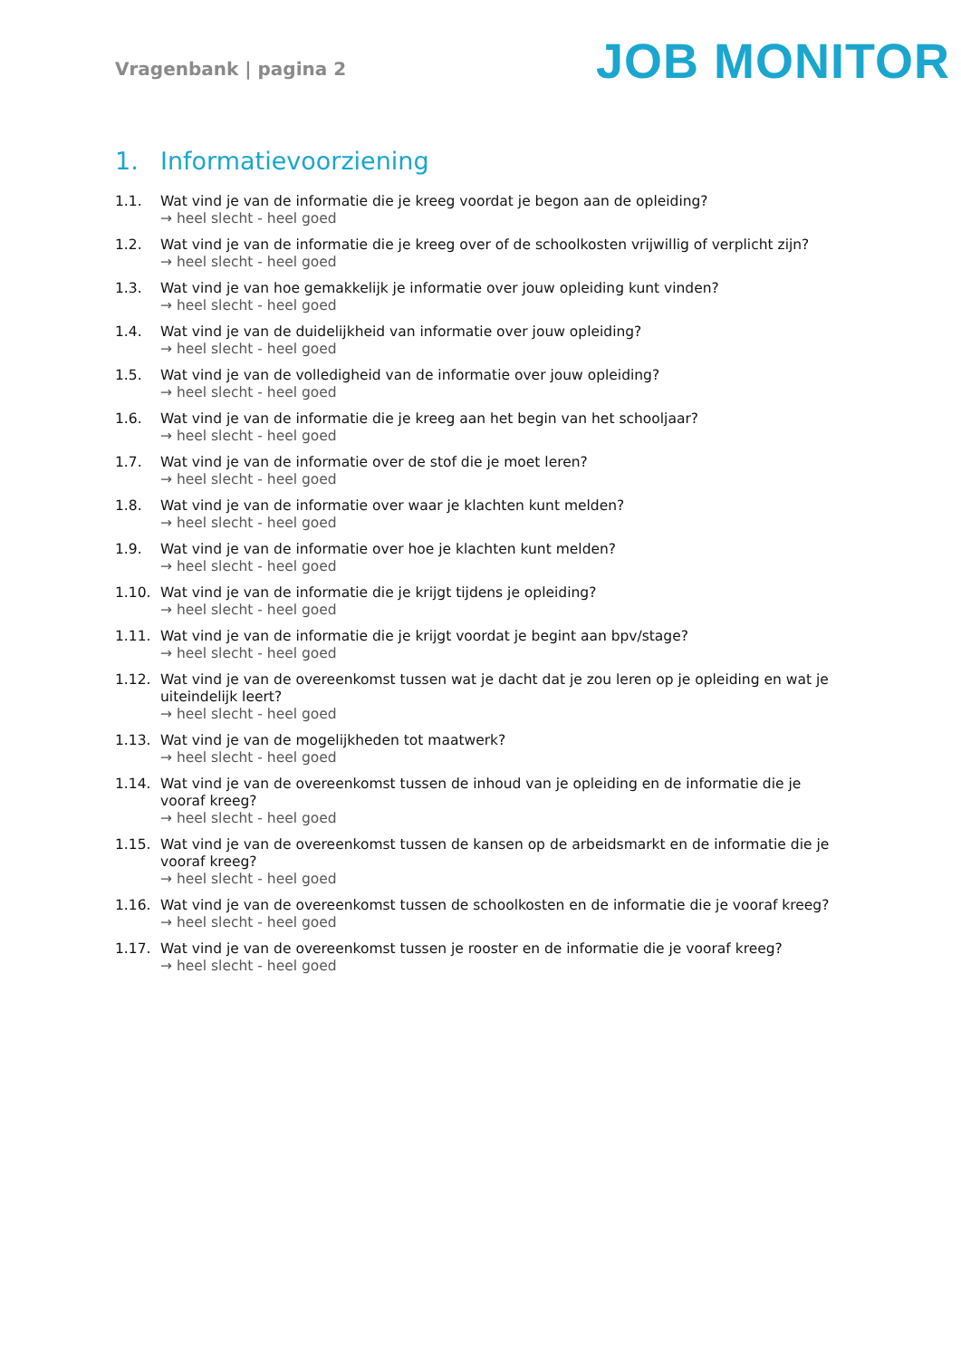Vragenbank | pagina 2
JOB MONITOR
1. Informatievoorziening
1.1. Wat vind je van de informatie die je kreeg voordat je begon aan de opleiding?
→ heel slecht - heel goed
1.2. Wat vind je van de informatie die je kreeg over of de schoolkosten vrijwillig of verplicht zijn?
→ heel slecht - heel goed
1.3. Wat vind je van hoe gemakkelijk je informatie over jouw opleiding kunt vinden?
→ heel slecht - heel goed
1.4. Wat vind je van de duidelijkheid van informatie over jouw opleiding?
→ heel slecht - heel goed
1.5. Wat vind je van de volledigheid van de informatie over jouw opleiding?
→ heel slecht - heel goed
1.6. Wat vind je van de informatie die je kreeg aan het begin van het schooljaar?
→ heel slecht - heel goed
1.7. Wat vind je van de informatie over de stof die je moet leren?
→ heel slecht - heel goed
1.8. Wat vind je van de informatie over waar je klachten kunt melden?
→ heel slecht - heel goed
1.9. Wat vind je van de informatie over hoe je klachten kunt melden?
→ heel slecht - heel goed
1.10. Wat vind je van de informatie die je krijgt tijdens je opleiding?
→ heel slecht - heel goed
1.11. Wat vind je van de informatie die je krijgt voordat je begint aan bpv/stage?
→ heel slecht - heel goed
1.12. Wat vind je van de overeenkomst tussen wat je dacht dat je zou leren op je opleiding en wat je uiteindelijk leert?
→ heel slecht - heel goed
1.13. Wat vind je van de mogelijkheden tot maatwerk?
→ heel slecht - heel goed
1.14. Wat vind je van de overeenkomst tussen de inhoud van je opleiding en de informatie die je vooraf kreeg?
→ heel slecht - heel goed
1.15. Wat vind je van de overeenkomst tussen de kansen op de arbeidsmarkt en de informatie die je vooraf kreeg?
→ heel slecht - heel goed
1.16. Wat vind je van de overeenkomst tussen de schoolkosten en de informatie die je vooraf kreeg?
→ heel slecht - heel goed
1.17. Wat vind je van de overeenkomst tussen je rooster en de informatie die je vooraf kreeg?
→ heel slecht - heel goed